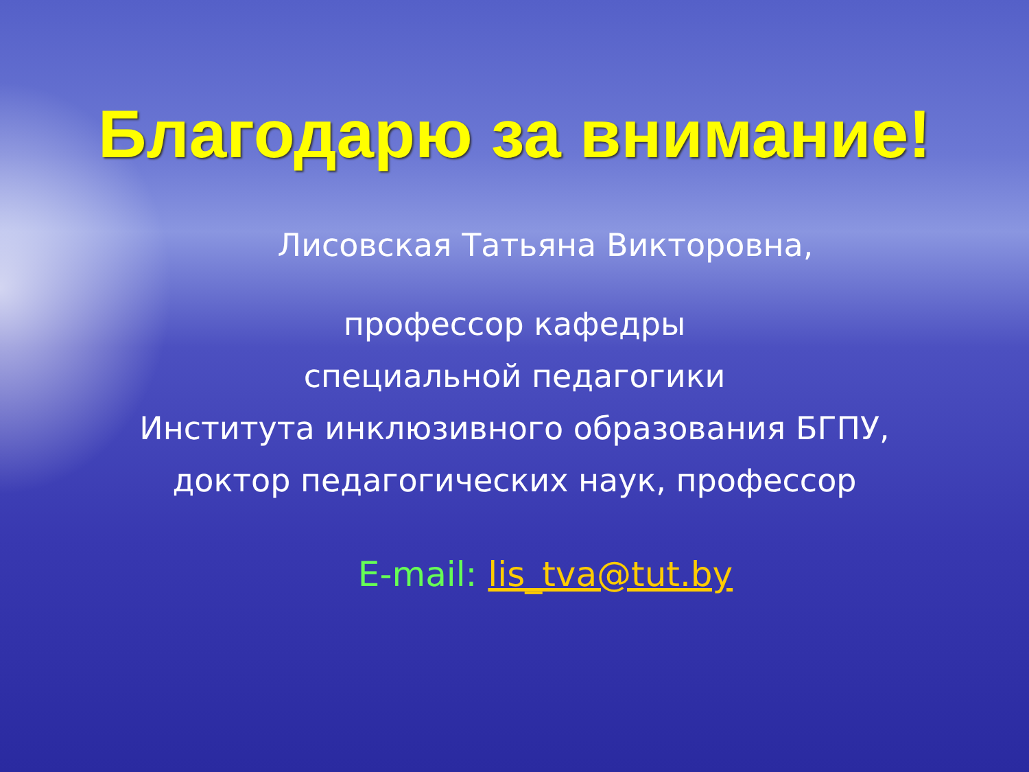Благодарю за внимание!
Лисовская Татьяна Викторовна,
профессор кафедры
специальной педагогики
Института инклюзивного образования БГПУ,
доктор педагогических наук, профессор
E-mail: lis_tva@tut.by